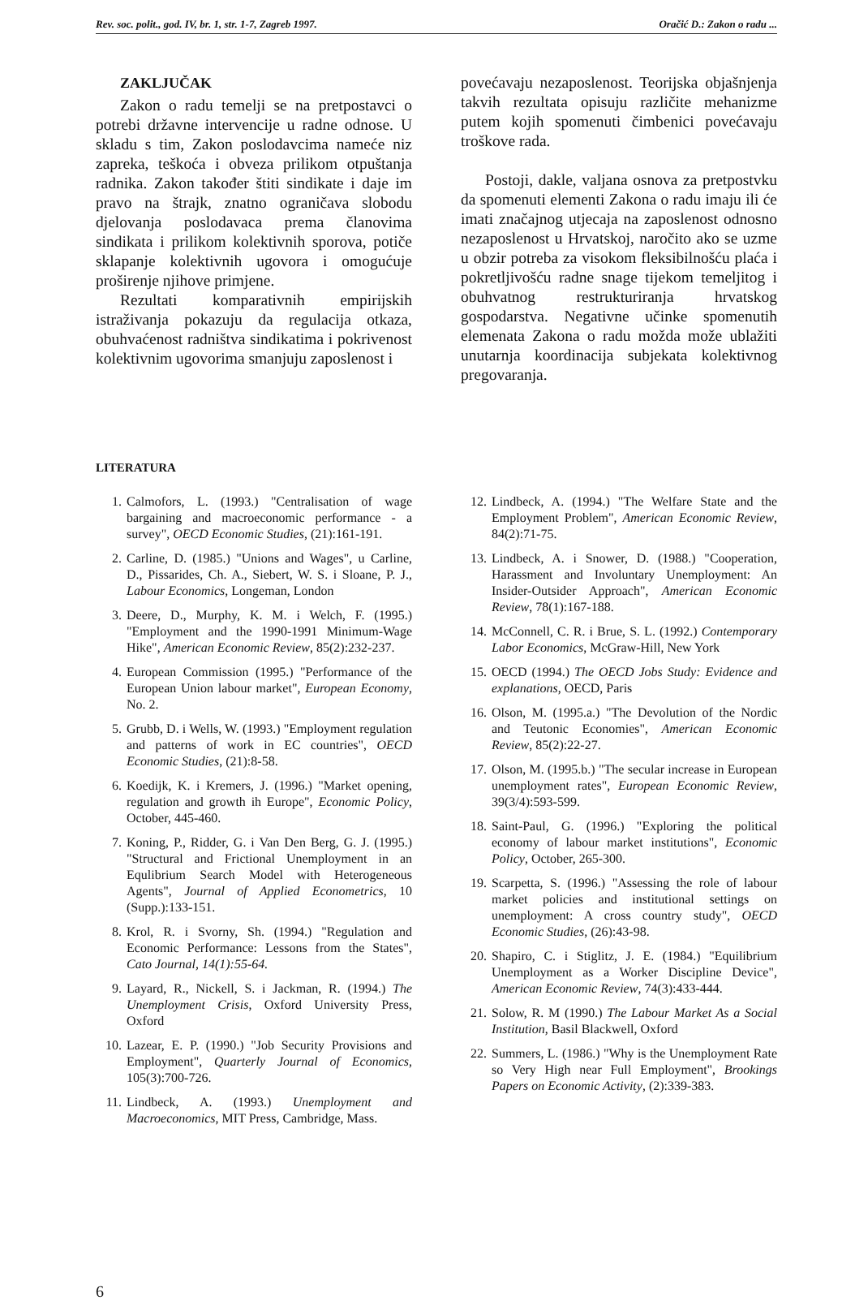Rev. soc. polit., god. IV, br. 1, str. 1-7, Zagreb 1997. Oračić D.: Zakon o radu ...
ZAKLJUČAK
Zakon o radu temelji se na pretpostavci o potrebi državne intervencije u radne odnose. U skladu s tim, Zakon poslodavcima nameće niz zapreka, teškoća i obveza prilikom otpuštanja radnika. Zakon također štiti sindikate i daje im pravo na štrajk, znatno ograničava slobodu djelovanja poslodavaca prema članovima sindikata i prilikom kolektivnih sporova, potiče sklapanje kolektivnih ugovora i omogućuje proširenje njihove primjene.
Rezultati komparativnih empirijskih istraživanja pokazuju da regulacija otkaza, obuhvaćenost radništva sindikatima i pokrivenost kolektivnim ugovorima smanjuju zaposlenost i
povećavaju nezaposlenost. Teorijska objašnjenja takvih rezultata opisuju različite mehanizme putem kojih spomenuti čimbenici povećavaju troškove rada.
Postoji, dakle, valjana osnova za pretpostvku da spomenuti elementi Zakona o radu imaju ili će imati značajnog utjecaja na zaposlenost odnosno nezaposlenost u Hrvatskoj, naročito ako se uzme u obzir potreba za visokom fleksibilnošću plaća i pokretljivošću radne snage tijekom temeljitog i obuhvatnog restrukturiranja hrvatskog gospodarstva. Negativne učinke spomenutih elemenata Zakona o radu možda može ublažiti unutarnja koordinacija subjekata kolektivnog pregovaranja.
LITERATURA
1. Calmofors, L. (1993.) "Centralisation of wage bargaining and macroeconomic performance - a survey", OECD Economic Studies, (21):161-191.
2. Carline, D. (1985.) "Unions and Wages", u Carline, D., Pissarides, Ch. A., Siebert, W. S. i Sloane, P. J., Labour Economics, Longeman, London
3. Deere, D., Murphy, K. M. i Welch, F. (1995.) "Employment and the 1990-1991 Minimum-Wage Hike", American Economic Review, 85(2):232-237.
4. European Commission (1995.) "Performance of the European Union labour market", European Economy, No. 2.
5. Grubb, D. i Wells, W. (1993.) "Employment regulation and patterns of work in EC countries", OECD Economic Studies, (21):8-58.
6. Koedijk, K. i Kremers, J. (1996.) "Market opening, regulation and growth ih Europe", Economic Policy, October, 445-460.
7. Koning, P., Ridder, G. i Van Den Berg, G. J. (1995.) "Structural and Frictional Unemployment in an Equlibrium Search Model with Heterogeneous Agents", Journal of Applied Econometrics, 10 (Supp.):133-151.
8. Krol, R. i Svorny, Sh. (1994.) "Regulation and Economic Performance: Lessons from the States", Cato Journal, 14(1):55-64.
9. Layard, R., Nickell, S. i Jackman, R. (1994.) The Unemployment Crisis, Oxford University Press, Oxford
10. Lazear, E. P. (1990.) "Job Security Provisions and Employment", Quarterly Journal of Economics, 105(3):700-726.
11. Lindbeck, A. (1993.) Unemployment and Macroeconomics, MIT Press, Cambridge, Mass.
12. Lindbeck, A. (1994.) "The Welfare State and the Employment Problem", American Economic Review, 84(2):71-75.
13. Lindbeck, A. i Snower, D. (1988.) "Cooperation, Harassment and Involuntary Unemployment: An Insider-Outsider Approach", American Economic Review, 78(1):167-188.
14. McConnell, C. R. i Brue, S. L. (1992.) Contemporary Labor Economics, McGraw-Hill, New York
15. OECD (1994.) The OECD Jobs Study: Evidence and explanations, OECD, Paris
16. Olson, M. (1995.a.) "The Devolution of the Nordic and Teutonic Economies", American Economic Review, 85(2):22-27.
17. Olson, M. (1995.b.) "The secular increase in European unemployment rates", European Economic Review, 39(3/4):593-599.
18. Saint-Paul, G. (1996.) "Exploring the political economy of labour market institutions", Economic Policy, October, 265-300.
19. Scarpetta, S. (1996.) "Assessing the role of labour market policies and institutional settings on unemployment: A cross country study", OECD Economic Studies, (26):43-98.
20. Shapiro, C. i Stiglitz, J. E. (1984.) "Equilibrium Unemployment as a Worker Discipline Device", American Economic Review, 74(3):433-444.
21. Solow, R. M (1990.) The Labour Market As a Social Institution, Basil Blackwell, Oxford
22. Summers, L. (1986.) "Why is the Unemployment Rate so Very High near Full Employment", Brookings Papers on Economic Activity, (2):339-383.
6